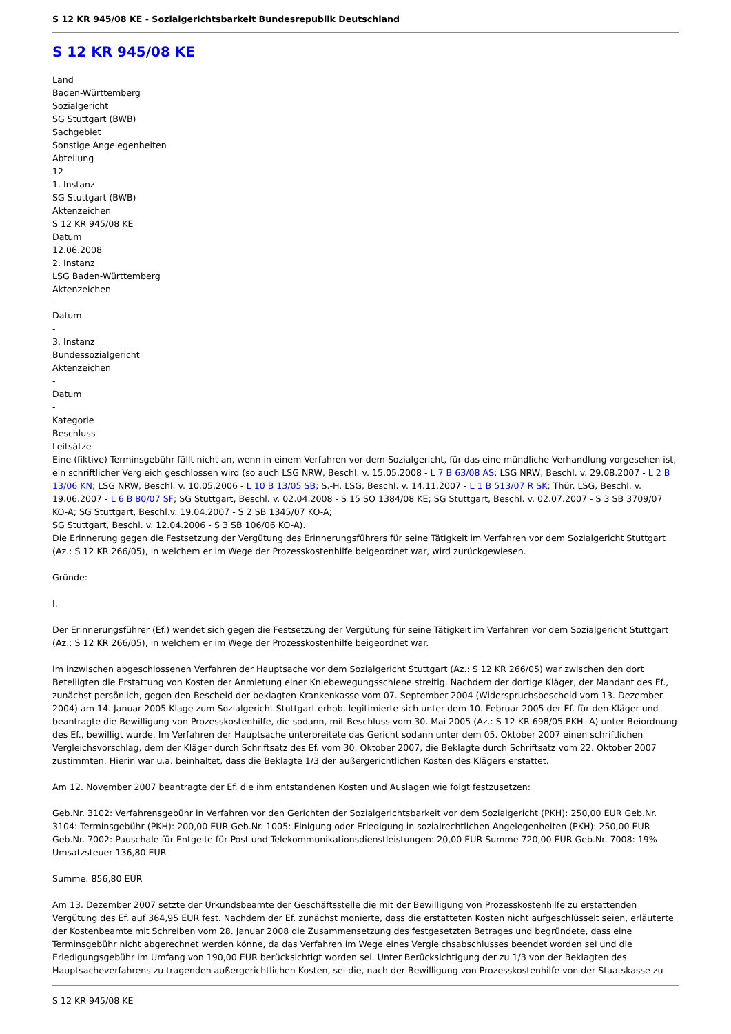S 12 KR 945/08 KE - Sozialgerichtsbarkeit Bundesrepublik Deutschland
S 12 KR 945/08 KE
Land
Baden-Württemberg
Sozialgericht
SG Stuttgart (BWB)
Sachgebiet
Sonstige Angelegenheiten
Abteilung
12
1. Instanz
SG Stuttgart (BWB)
Aktenzeichen
S 12 KR 945/08 KE
Datum
12.06.2008
2. Instanz
LSG Baden-Württemberg
Aktenzeichen
-
Datum
-
3. Instanz
Bundessozialgericht
Aktenzeichen
-
Datum
-
Kategorie
Beschluss
Leitsätze
Eine (fiktive) Terminsgebühr fällt nicht an, wenn in einem Verfahren vor dem Sozialgericht, für das eine mündliche Verhandlung vorgesehen ist, ein schriftlicher Vergleich geschlossen wird (so auch LSG NRW, Beschl. v. 15.05.2008 - L 7 B 63/08 AS; LSG NRW, Beschl. v. 29.08.2007 - L 2 B 13/06 KN; LSG NRW, Beschl. v. 10.05.2006 - L 10 B 13/05 SB; S.-H. LSG, Beschl. v. 14.11.2007 - L 1 B 513/07 R SK; Thür. LSG, Beschl. v. 19.06.2007 - L 6 B 80/07 SF; SG Stuttgart, Beschl. v. 02.04.2008 - S 15 SO 1384/08 KE; SG Stuttgart, Beschl. v. 02.07.2007 - S 3 SB 3709/07 KO-A; SG Stuttgart, Beschl.v. 19.04.2007 - S 2 SB 1345/07 KO-A;
SG Stuttgart, Beschl. v. 12.04.2006 - S 3 SB 106/06 KO-A).
Die Erinnerung gegen die Festsetzung der Vergütung des Erinnerungsführers für seine Tätigkeit im Verfahren vor dem Sozialgericht Stuttgart (Az.: S 12 KR 266/05), in welchem er im Wege der Prozesskostenhilfe beigeordnet war, wird zurückgewiesen.
Gründe:
I.
Der Erinnerungsführer (Ef.) wendet sich gegen die Festsetzung der Vergütung für seine Tätigkeit im Verfahren vor dem Sozialgericht Stuttgart (Az.: S 12 KR 266/05), in welchem er im Wege der Prozesskostenhilfe beigeordnet war.
Im inzwischen abgeschlossenen Verfahren der Hauptsache vor dem Sozialgericht Stuttgart (Az.: S 12 KR 266/05) war zwischen den dort Beteiligten die Erstattung von Kosten der Anmietung einer Kniebewegungsschiene streitig. Nachdem der dortige Kläger, der Mandant des Ef., zunächst persönlich, gegen den Bescheid der beklagten Krankenkasse vom 07. September 2004 (Widerspruchsbescheid vom 13. Dezember 2004) am 14. Januar 2005 Klage zum Sozialgericht Stuttgart erhob, legitimierte sich unter dem 10. Februar 2005 der Ef. für den Kläger und beantragte die Bewilligung von Prozesskostenhilfe, die sodann, mit Beschluss vom 30. Mai 2005 (Az.: S 12 KR 698/05 PKH- A) unter Beiordnung des Ef., bewilligt wurde. Im Verfahren der Hauptsache unterbreitete das Gericht sodann unter dem 05. Oktober 2007 einen schriftlichen Vergleichsvorschlag, dem der Kläger durch Schriftsatz des Ef. vom 30. Oktober 2007, die Beklagte durch Schriftsatz vom 22. Oktober 2007 zustimmten. Hierin war u.a. beinhaltet, dass die Beklagte 1/3 der außergerichtlichen Kosten des Klägers erstattet.
Am 12. November 2007 beantragte der Ef. die ihm entstandenen Kosten und Auslagen wie folgt festzusetzen:
Geb.Nr. 3102: Verfahrensgebühr in Verfahren vor den Gerichten der Sozialgerichtsbarkeit vor dem Sozialgericht (PKH): 250,00 EUR Geb.Nr. 3104: Terminsgebühr (PKH): 200,00 EUR Geb.Nr. 1005: Einigung oder Erledigung in sozialrechtlichen Angelegenheiten (PKH): 250,00 EUR Geb.Nr. 7002: Pauschale für Entgelte für Post und Telekommunikationsdienstleistungen: 20,00 EUR Summe 720,00 EUR Geb.Nr. 7008: 19% Umsatzsteuer 136,80 EUR
Summe: 856,80 EUR
Am 13. Dezember 2007 setzte der Urkundsbeamte der Geschäftsstelle die mit der Bewilligung von Prozesskostenhilfe zu erstattenden Vergütung des Ef. auf 364,95 EUR fest. Nachdem der Ef. zunächst monierte, dass die erstatteten Kosten nicht aufgeschlüsselt seien, erläuterte der Kostenbeamte mit Schreiben vom 28. Januar 2008 die Zusammensetzung des festgesetzten Betrages und begründete, dass eine Terminsgebühr nicht abgerechnet werden könne, da das Verfahren im Wege eines Vergleichsabschlusses beendet worden sei und die Erledigungsgebühr im Umfang von 190,00 EUR berücksichtigt worden sei. Unter Berücksichtigung der zu 1/3 von der Beklagten des Hauptsacheverfahrens zu tragenden außergerichtlichen Kosten, sei die, nach der Bewilligung von Prozesskostenhilfe von der Staatskasse zu
S 12 KR 945/08 KE